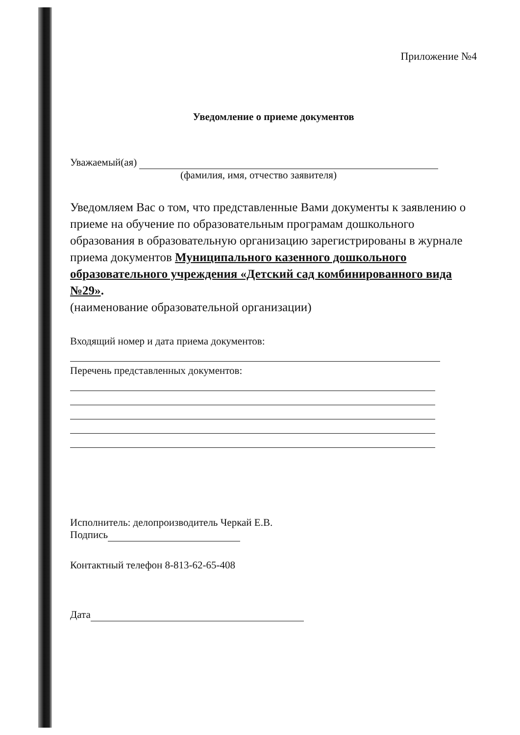Приложение №4
Уведомление о приеме документов
Уважаемый(ая)
(фамилия, имя, отчество заявителя)
Уведомляем Вас о том, что представленные Вами документы к заявлению о приеме на обучение по образовательным програмам дошкольного образования в образовательную организацию зарегистрированы в журнале приема документов Муниципального казенного дошкольного образовательного учреждения «Детский сад комбинированного вида №29».
(наименование образовательной организации)
Входящий номер и дата приема документов:
Перечень представленных документов:
Исполнитель: делопроизводитель Черкай Е.В.
Подпись
Контактный телефон 8-813-62-65-408
Дата